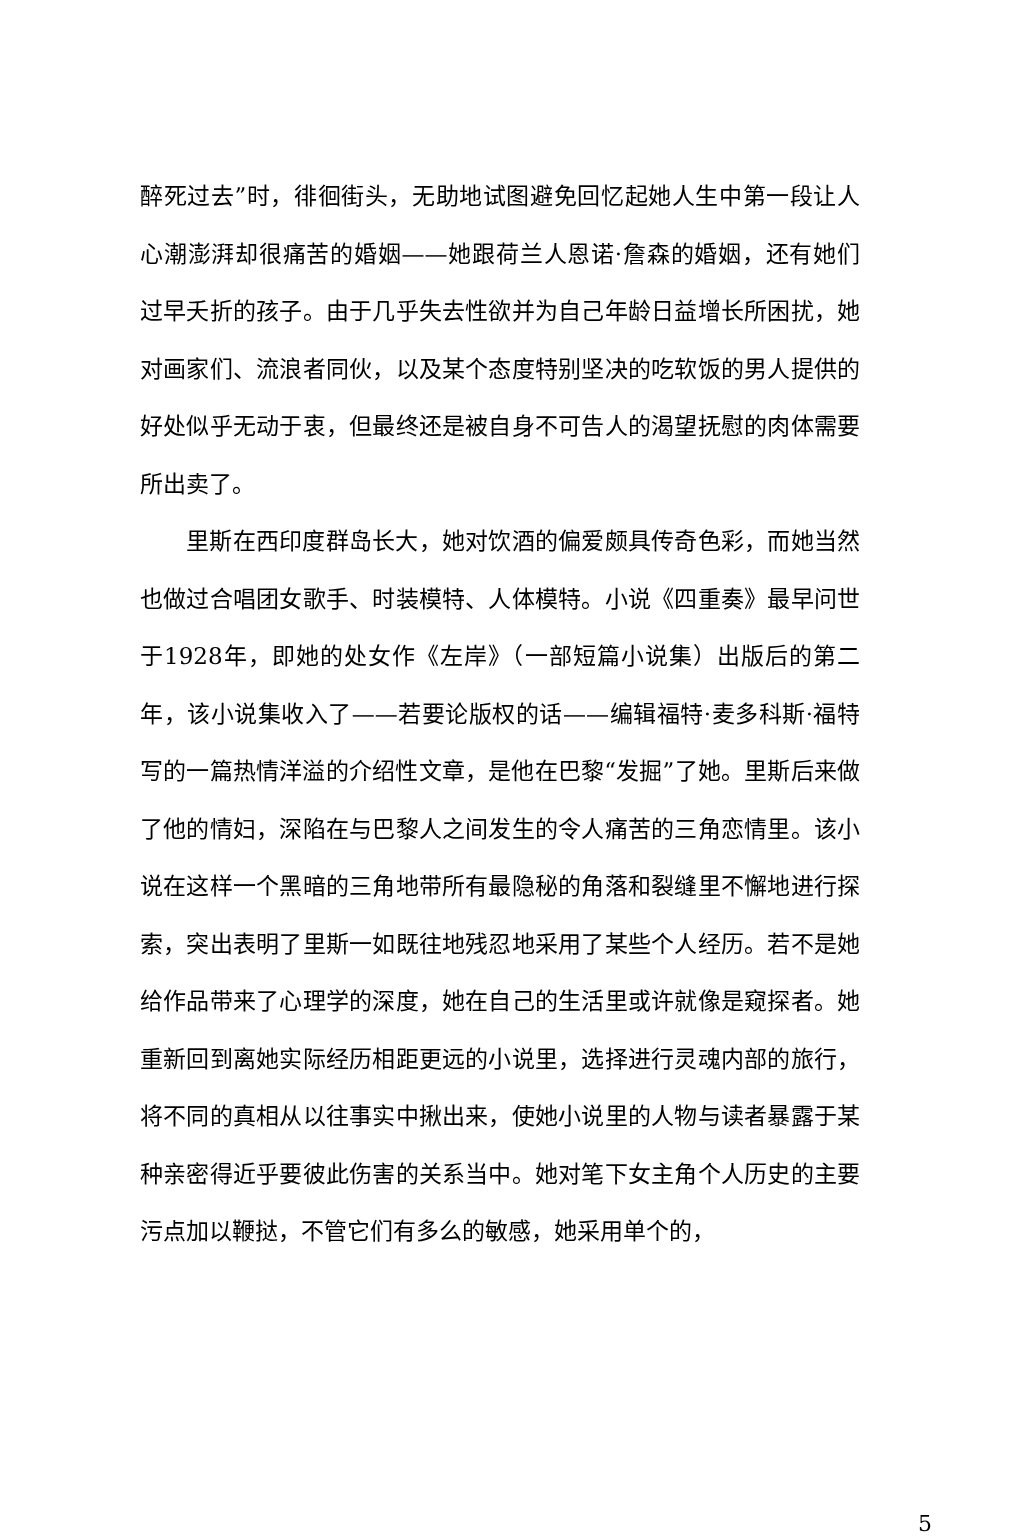醉死过去”时，徘徊街头，无助地试图避免回忆起她人生中第一段让人心潮澎湃却很痛苦的婚姻——她跟荷兰人恩诺·詹森的婚姻，还有她们过早夭折的孩子。由于几乎失去性欲并为自己年龄日益增长所困扰，她对画家们、流浪者同伙，以及某个态度特别坚决的吃软饭的男人提供的好处似乎无动于衷，但最终还是被自身不可告人的渴望抚慰的肉体需要所出卖了。
里斯在西印度群岛长大，她对饮酒的偏爱颇具传奇色彩，而她当然也做过合唱团女歌手、时装模特、人体模特。小说《四重奏》最早问世于1928年，即她的处女作《左岸》（一部短篇小说集）出版后的第二年，该小说集收入了——若要论版权的话——编辑福特·麦多科斯·福特写的一篇热情洋溢的介绍性文章，是他在巴黎“发掘”了她。里斯后来做了他的情妇，深陷在与巴黎人之间发生的令人痛苦的三角恋情里。该小说在这样一个黑暗的三角地带所有最隐秘的角落和裂缝里不懈地进行探索，突出表明了里斯一如既往地残忍地采用了某些个人经历。若不是她给作品带来了心理学的深度，她在自己的生活里或许就像是窥探者。她重新回到离她实际经历相距更远的小说里，选择进行灵魂内部的旅行，将不同的真相从以往事实中揪出来，使她小说里的人物与读者暴露于某种亲密得近乎要彼此伤害的关系当中。她对笔下女主角个人历史的主要污点加以鞭挞，不管它们有多么的敏感，她采用单个的，
5